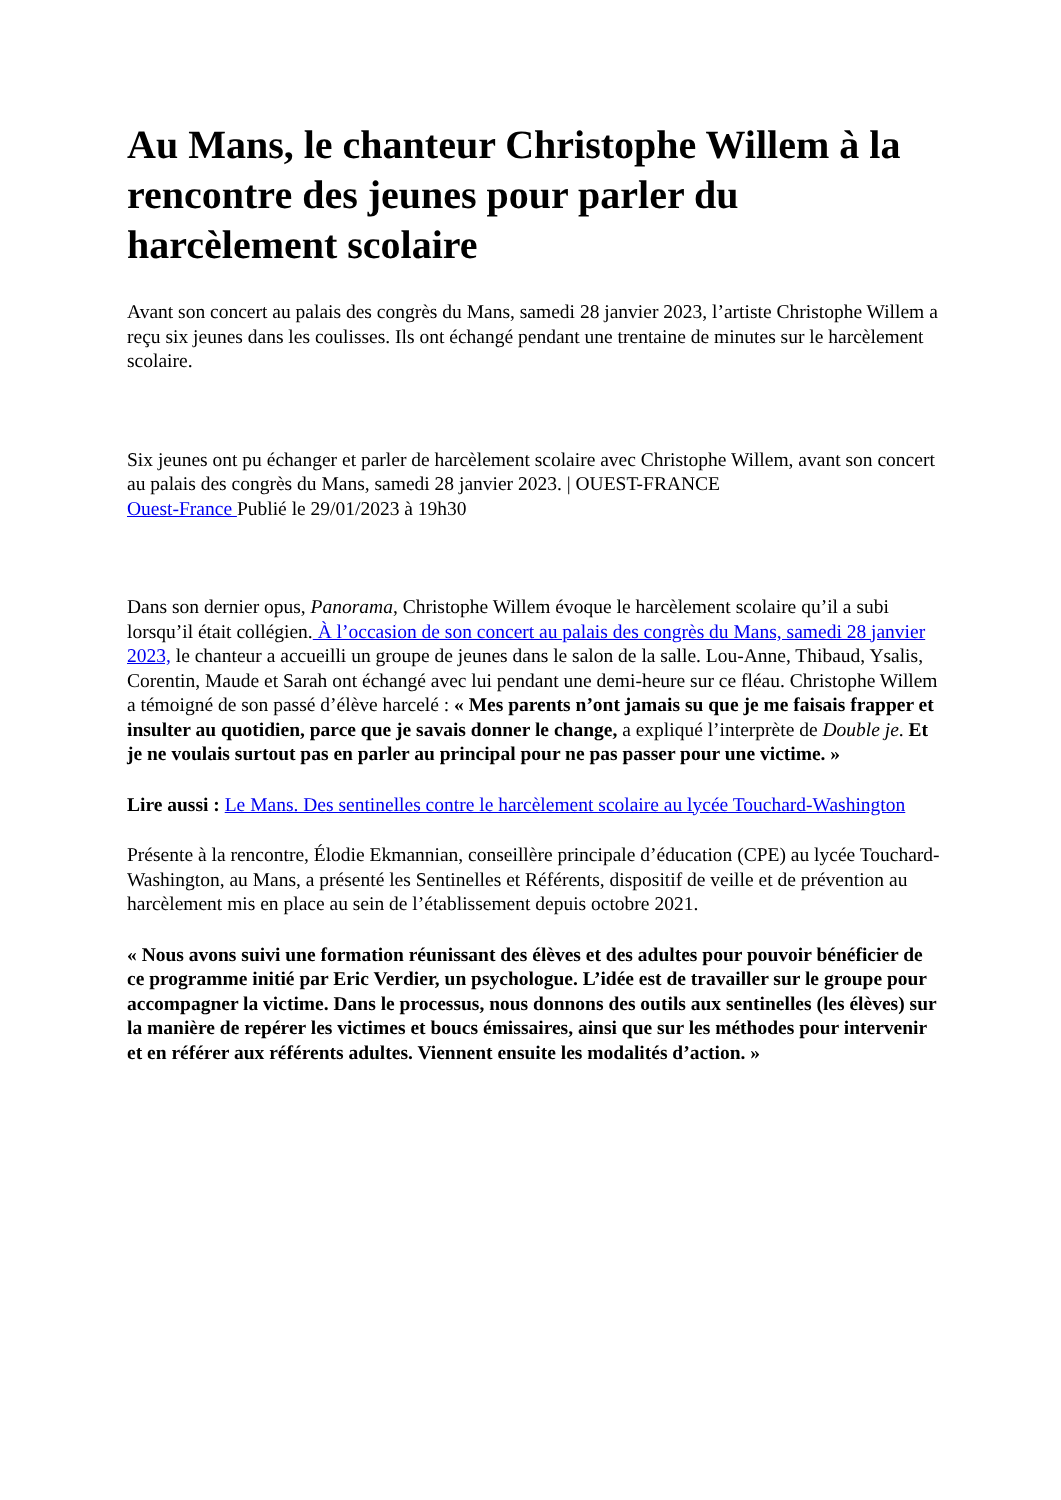Au Mans, le chanteur Christophe Willem à la rencontre des jeunes pour parler du harcèlement scolaire
Avant son concert au palais des congrès du Mans, samedi 28 janvier 2023, l’artiste Christophe Willem a reçu six jeunes dans les coulisses. Ils ont échangé pendant une trentaine de minutes sur le harcèlement scolaire.
Six jeunes ont pu échanger et parler de harcèlement scolaire avec Christophe Willem, avant son concert au palais des congrès du Mans, samedi 28 janvier 2023. | OUEST-FRANCE
Ouest-France Publié le 29/01/2023 à 19h30
Dans son dernier opus, Panorama, Christophe Willem évoque le harcèlement scolaire qu’il a subi lorsqu’il était collégien. À l’occasion de son concert au palais des congrès du Mans, samedi 28 janvier 2023, le chanteur a accueilli un groupe de jeunes dans le salon de la salle. Lou-Anne, Thibaud, Ysalis, Corentin, Maude et Sarah ont échangé avec lui pendant une demi-heure sur ce fléau. Christophe Willem a témoigné de son passé d’élève harcelé : « Mes parents n’ont jamais su que je me faisais frapper et insulter au quotidien, parce que je savais donner le change, a expliqué l’interprète de Double je. Et je ne voulais surtout pas en parler au principal pour ne pas passer pour une victime. »
Lire aussi : Le Mans. Des sentinelles contre le harcèlement scolaire au lycée Touchard-Washington
Présente à la rencontre, Élodie Ekmannian, conseillère principale d’éducation (CPE) au lycée Touchard-Washington, au Mans, a présenté les Sentinelles et Référents, dispositif de veille et de prévention au harcèlement mis en place au sein de l’établissement depuis octobre 2021.
« Nous avons suivi une formation réunissant des élèves et des adultes pour pouvoir bénéficier de ce programme initié par Eric Verdier, un psychologue. L’idée est de travailler sur le groupe pour accompagner la victime. Dans le processus, nous donnons des outils aux sentinelles (les élèves) sur la manière de repérer les victimes et boucs émissaires, ainsi que sur les méthodes pour intervenir et en référer aux référents adultes. Viennent ensuite les modalités d’action. »